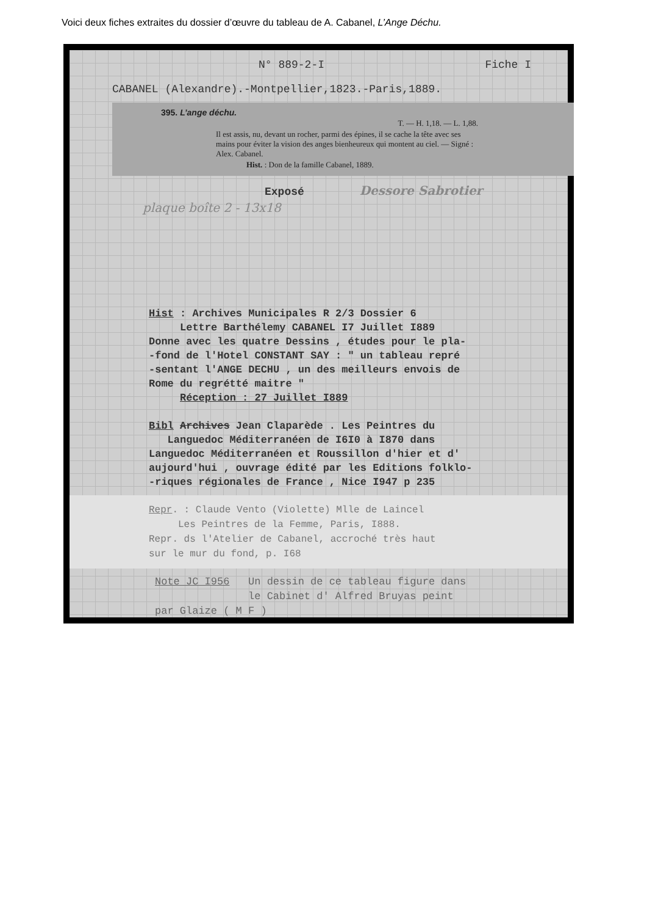Voici deux fiches extraites du dossier d’œuvre du tableau de A. Cabanel, L’Ange Déchu.
N° 889-2-I Fiche I
CABANEL (Alexandre).-Montpellier,1823.-Paris,1889.
395. L’ange déchu.
T. — H. 1,18. — L. 1,88.
Il est assis, nu, devant un rocher, parmi des épines, il se cache la tête avec ses mains pour éviter la vision des anges bienheureux qui montent au ciel. — Signé : Alex. Cabanel.
Hist. : Don de la famille Cabanel, 1889.
Exposé Dessore Sabrotier
plaque boîte 2 - 13x18
Hist : Archives Municipales R 2/3 Dossier 6
Lettre Barthélemy CABANEL I7 Juillet I889
Donne avec les quatre Dessins , études pour le pla-
-fond de l'Hotel CONSTANT SAY : " un tableau repré
-sentant l'ANGE DECHU , un des meilleurs envois de
Rome du regrétté maitre "
Réception : 27 Juillet I889
Bibl Archives Jean Claparède . Les Peintres du
Languedoc Méditerranéen de I6I0 à I870 dans
Languedoc Méditerranéen et Roussillon d'hier et d'
aujourd'hui , ouvrage édité par les Editions folklo-
-riques régionales de France , Nice I947 p 235
Repr. : Claude Vento (Violette) Mlle de Laincel
Les Peintres de la Femme, Paris, I888.
Repr. ds l'Atelier de Cabanel, accroché très haut
sur le mur du fond, p. I68
Note JC I956 Un dessin de ce tableau figure dans
le Cabinet d' Alfred Bruyas peint
par Glaize ( M F )